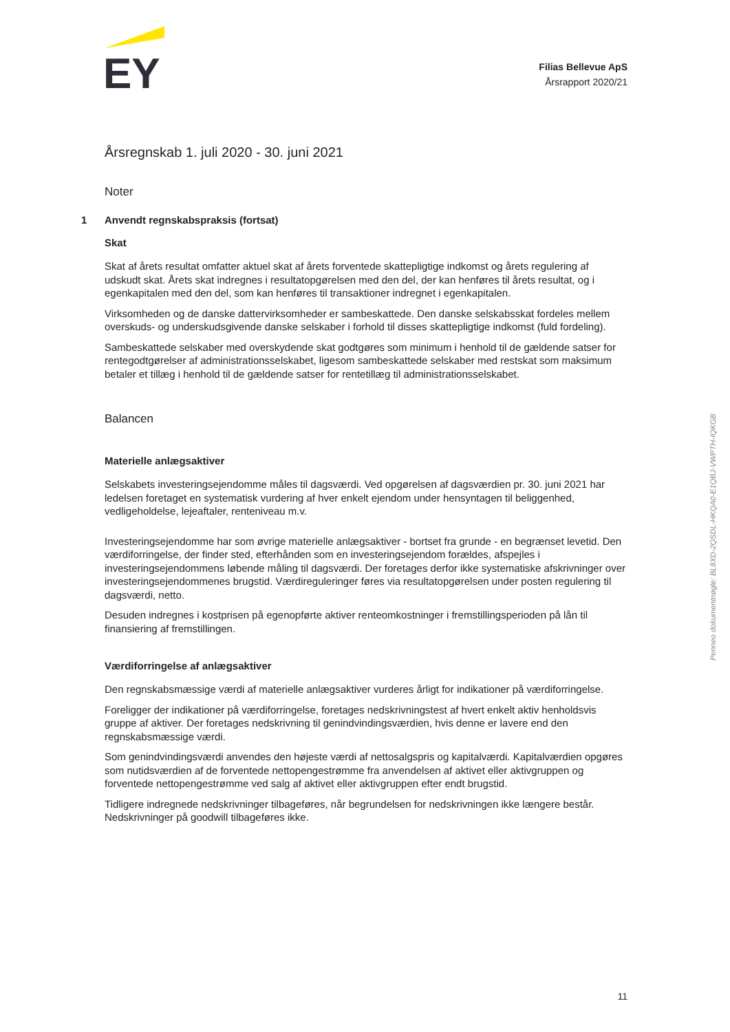EY
Filias Bellevue ApS
Årsrapport 2020/21
Årsregnskab 1. juli 2020 - 30. juni 2021
Noter
1 Anvendt regnskabspraksis (fortsat)
Skat
Skat af årets resultat omfatter aktuel skat af årets forventede skattepligtige indkomst og årets regulering af udskudt skat. Årets skat indregnes i resultatopgørelsen med den del, der kan henføres til årets resultat, og i egenkapitalen med den del, som kan henføres til transaktioner indregnet i egenkapitalen.
Virksomheden og de danske dattervirksomheder er sambeskattede. Den danske selskabsskat fordeles mellem overskuds- og underskudsgivende danske selskaber i forhold til disses skattepligtige indkomst (fuld fordeling).
Sambeskattede selskaber med overskydende skat godtgøres som minimum i henhold til de gældende satser for rentegodtgørelser af administrationsselskabet, ligesom sambeskattede selskaber med restskat som maksimum betaler et tillæg i henhold til de gældende satser for rentetillæg til administrationsselskabet.
Balancen
Materielle anlægsaktiver
Selskabets investeringsejendomme måles til dagsværdi. Ved opgørelsen af dagsværdien pr. 30. juni 2021 har ledelsen foretaget en systematisk vurdering af hver enkelt ejendom under hensyntagen til beliggenhed, vedligeholdelse, lejeaftaler, renteniveau m.v.
Investeringsejendomme har som øvrige materielle anlægsaktiver - bortset fra grunde - en begrænset levetid. Den værdiforringelse, der finder sted, efterhånden som en investeringsejendom forældes, afspejles i investeringsejendommens løbende måling til dagsværdi. Der foretages derfor ikke systematiske afskrivninger over investeringsejendommenes brugstid. Værdireguleringer føres via resultatopgørelsen under posten regulering til dagsværdi, netto.
Desuden indregnes i kostprisen på egenopførte aktiver renteomkostninger i fremstillingsperioden på lån til finansiering af fremstillingen.
Værdiforringelse af anlægsaktiver
Den regnskabsmæssige værdi af materielle anlægsaktiver vurderes årligt for indikationer på værdiforringelse.
Foreligger der indikationer på værdiforringelse, foretages nedskrivningstest af hvert enkelt aktiv henholdsvis gruppe af aktiver. Der foretages nedskrivning til genindvindingsværdien, hvis denne er lavere end den regnskabsmæssige værdi.
Som genindvindingsværdi anvendes den højeste værdi af nettosalgspris og kapitalværdi. Kapitalværdien opgøres som nutidsværdien af de forventede nettopengestrømme fra anvendelsen af aktivet eller aktivgruppen og forventede nettopengestrømme ved salg af aktivet eller aktivgruppen efter endt brugstid.
Tidligere indregnede nedskrivninger tilbageføres, når begrundelsen for nedskrivningen ikke længere består. Nedskrivninger på goodwill tilbageføres ikke.
11
Penneo dokumentnøgle: BL8XD-2QSDL-HKQA0-E1QBJ-VWPTH-IQKGB